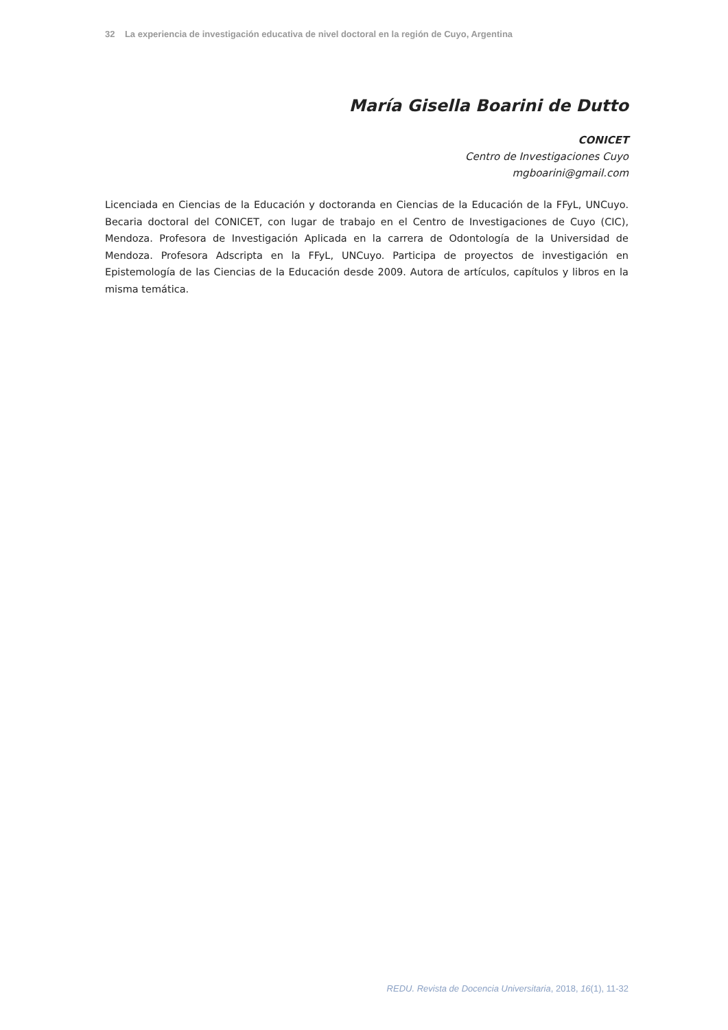32 La experiencia de investigación educativa de nivel doctoral en la región de Cuyo, Argentina
María Gisella Boarini de Dutto
CONICET
Centro de Investigaciones Cuyo
mgboarini@gmail.com
Licenciada en Ciencias de la Educación y doctoranda en Ciencias de la Educación de la FFyL, UNCuyo. Becaria doctoral del CONICET, con lugar de trabajo en el Centro de Investigaciones de Cuyo (CIC), Mendoza. Profesora de Investigación Aplicada en la carrera de Odontología de la Universidad de Mendoza. Profesora Adscripta en la FFyL, UNCuyo. Participa de proyectos de investigación en Epistemología de las Ciencias de la Educación desde 2009. Autora de artículos, capítulos y libros en la misma temática.
REDU. Revista de Docencia Universitaria, 2018, 16(1), 11-32